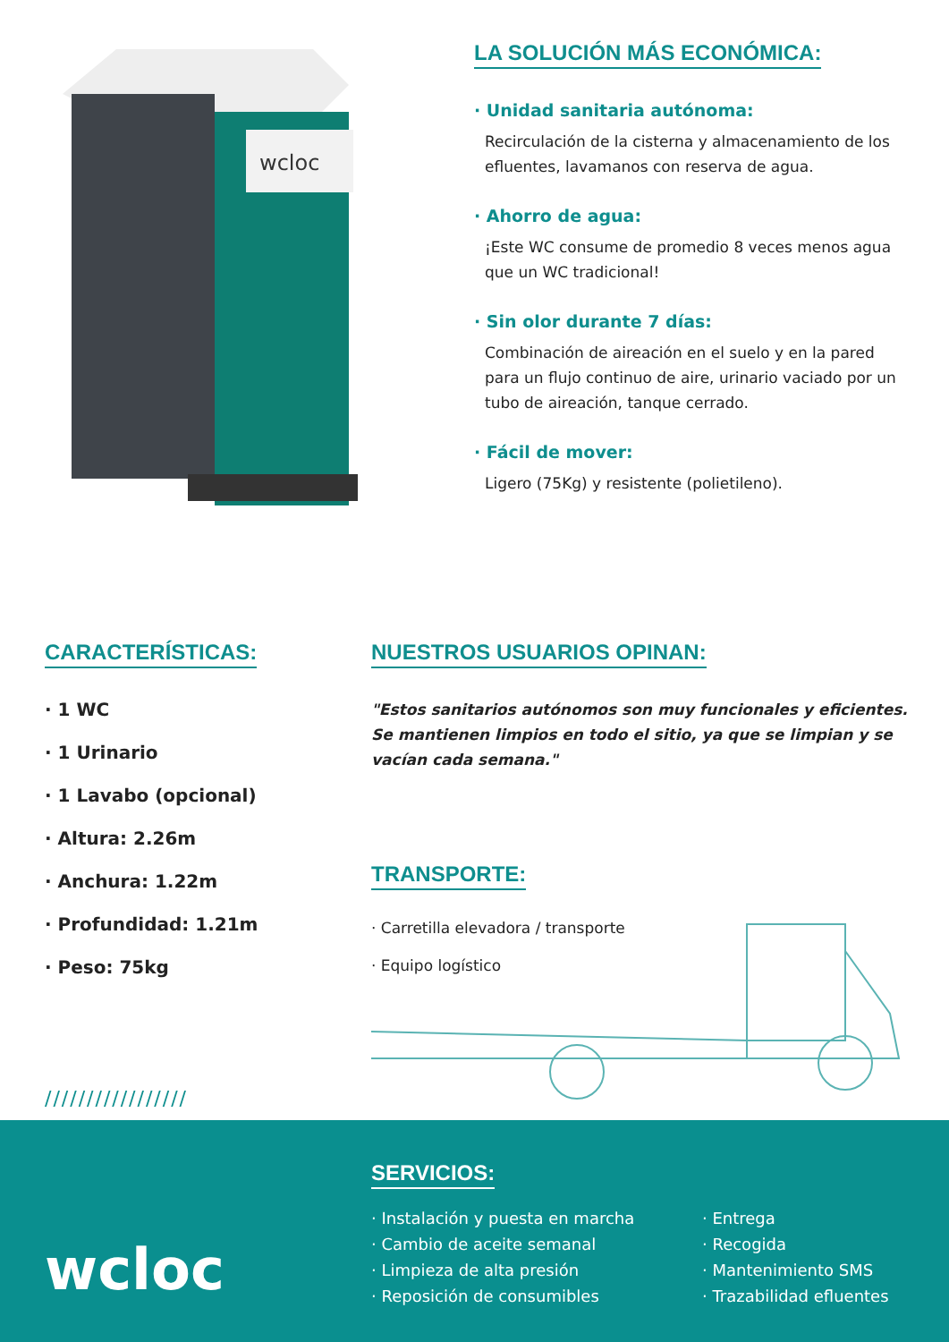wcloc
LA SOLUCIÓN MÁS ECONÓMICA:
· Unidad sanitaria autónoma:
Recirculación de la cisterna y almacenamiento de los efluentes, lavamanos con reserva de agua.
· Ahorro de agua:
¡Este WC consume de promedio 8 veces menos agua que un WC tradicional!
· Sin olor durante 7 días:
Combinación de aireación en el suelo y en la pared para un flujo continuo de aire, urinario vaciado por un tubo de aireación, tanque cerrado.
· Fácil de mover:
Ligero (75Kg) y resistente (polietileno).
CARACTERÍSTICAS:
· 1 WC
· 1 Urinario
· 1 Lavabo (opcional)
· Altura: 2.26m
· Anchura: 1.22m
· Profundidad: 1.21m
· Peso: 75kg
/////////////////
NUESTROS USUARIOS OPINAN:
"Estos sanitarios autónomos son muy funcionales y eficientes. Se mantienen limpios en todo el sitio, ya que se limpian y se vacían cada semana."
TRANSPORTE:
· Carretilla elevadora / transporte
· Equipo logístico
wcloc
SERVICIOS:
· Instalación y puesta en marcha
· Cambio de aceite semanal
· Limpieza de alta presión
· Reposición de consumibles
· Entrega
· Recogida
· Mantenimiento SMS
· Trazabilidad efluentes